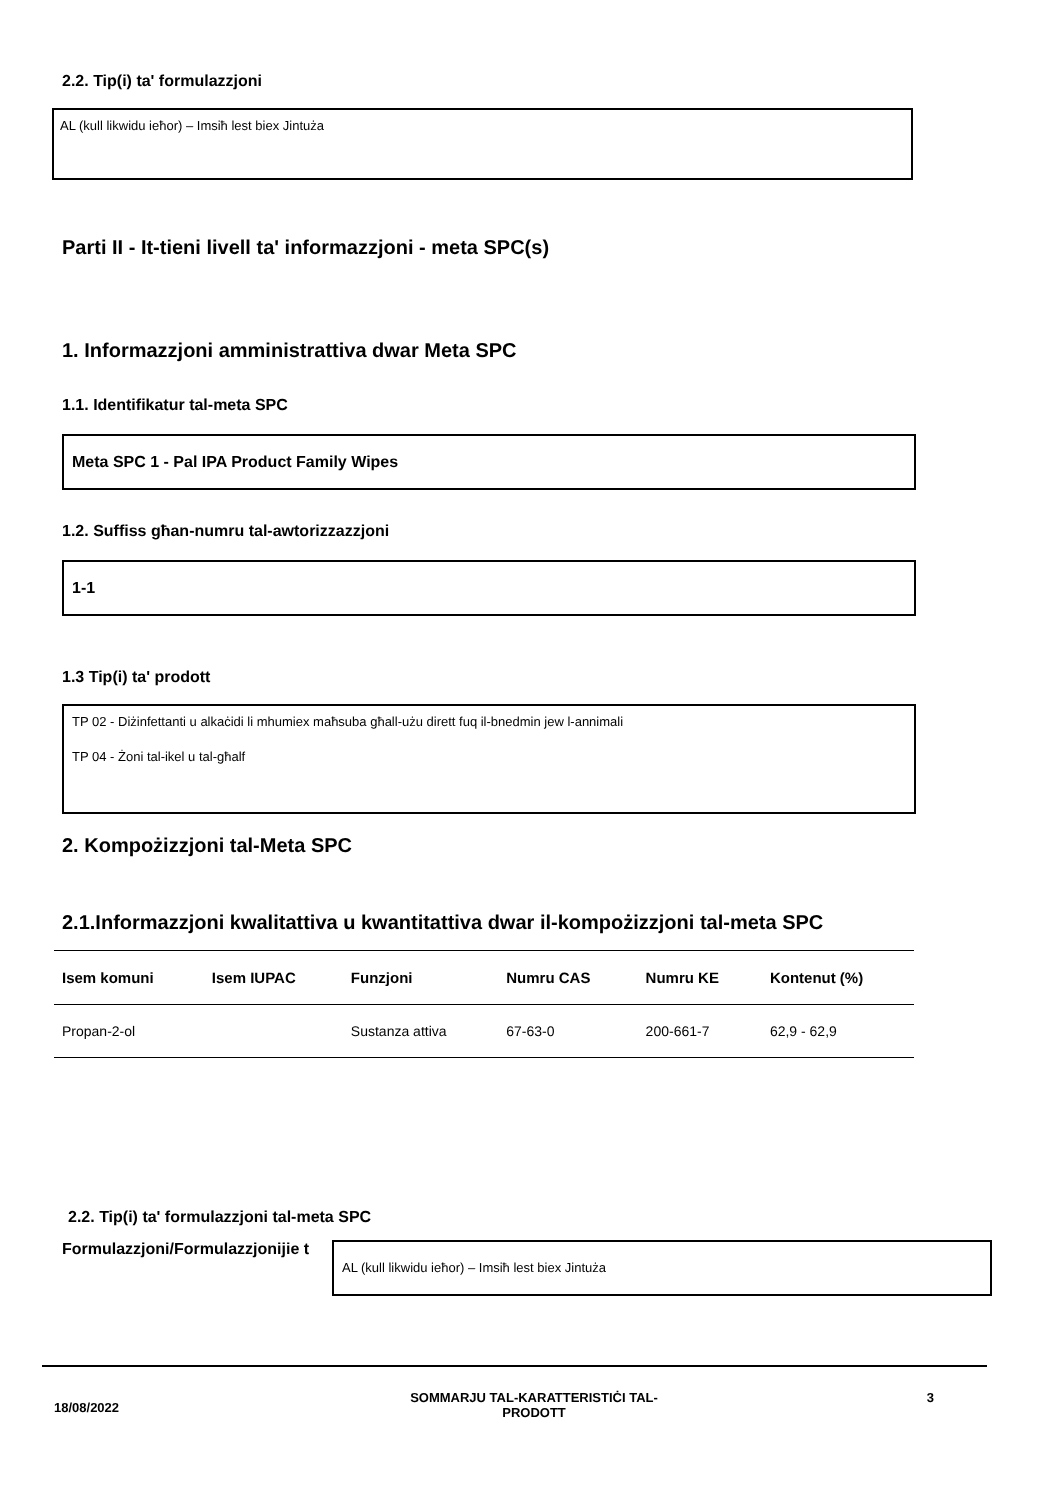2.2. Tip(i) ta' formulazzjoni
AL (kull likwidu ieħor) – Imsiħ lest biex Jintuża
Parti II - It-tieni livell ta' informazzjoni - meta SPC(s)
1. Informazzjoni amministrattiva dwar Meta SPC
1.1. Identifikatur tal-meta SPC
Meta SPC 1 - Pal IPA Product Family Wipes
1.2. Suffiss għan-numru tal-awtorizzazzjoni
1-1
1.3 Tip(i) ta' prodott
TP 02 - Diżinfettanti u alkaċidi li mhumiex maħsuba għall-użu dirett fuq il-bnedmin jew l-annimali
TP 04 - Żoni tal-ikel u tal-għalf
2. Kompożizzjoni tal-Meta SPC
2.1.Informazzjoni kwalitattiva u kwantitattiva dwar il-kompożizzjoni tal-meta SPC
| Isem komuni | Isem IUPAC | Funzjoni | Numru CAS | Numru KE | Kontenut (%) |
| --- | --- | --- | --- | --- | --- |
| Propan-2-ol | | Sustanza attiva | 67-63-0 | 200-661-7 | 62,9 - 62,9 |
2.2. Tip(i) ta' formulazzjoni tal-meta SPC
Formulazzjoni/Formulazzjonijie t
AL (kull likwidu ieħor) – Imsiħ lest biex Jintuża
18/08/2022
SOMMARJU TAL-KARATTERISTIĊI TAL-PRODOTT
3